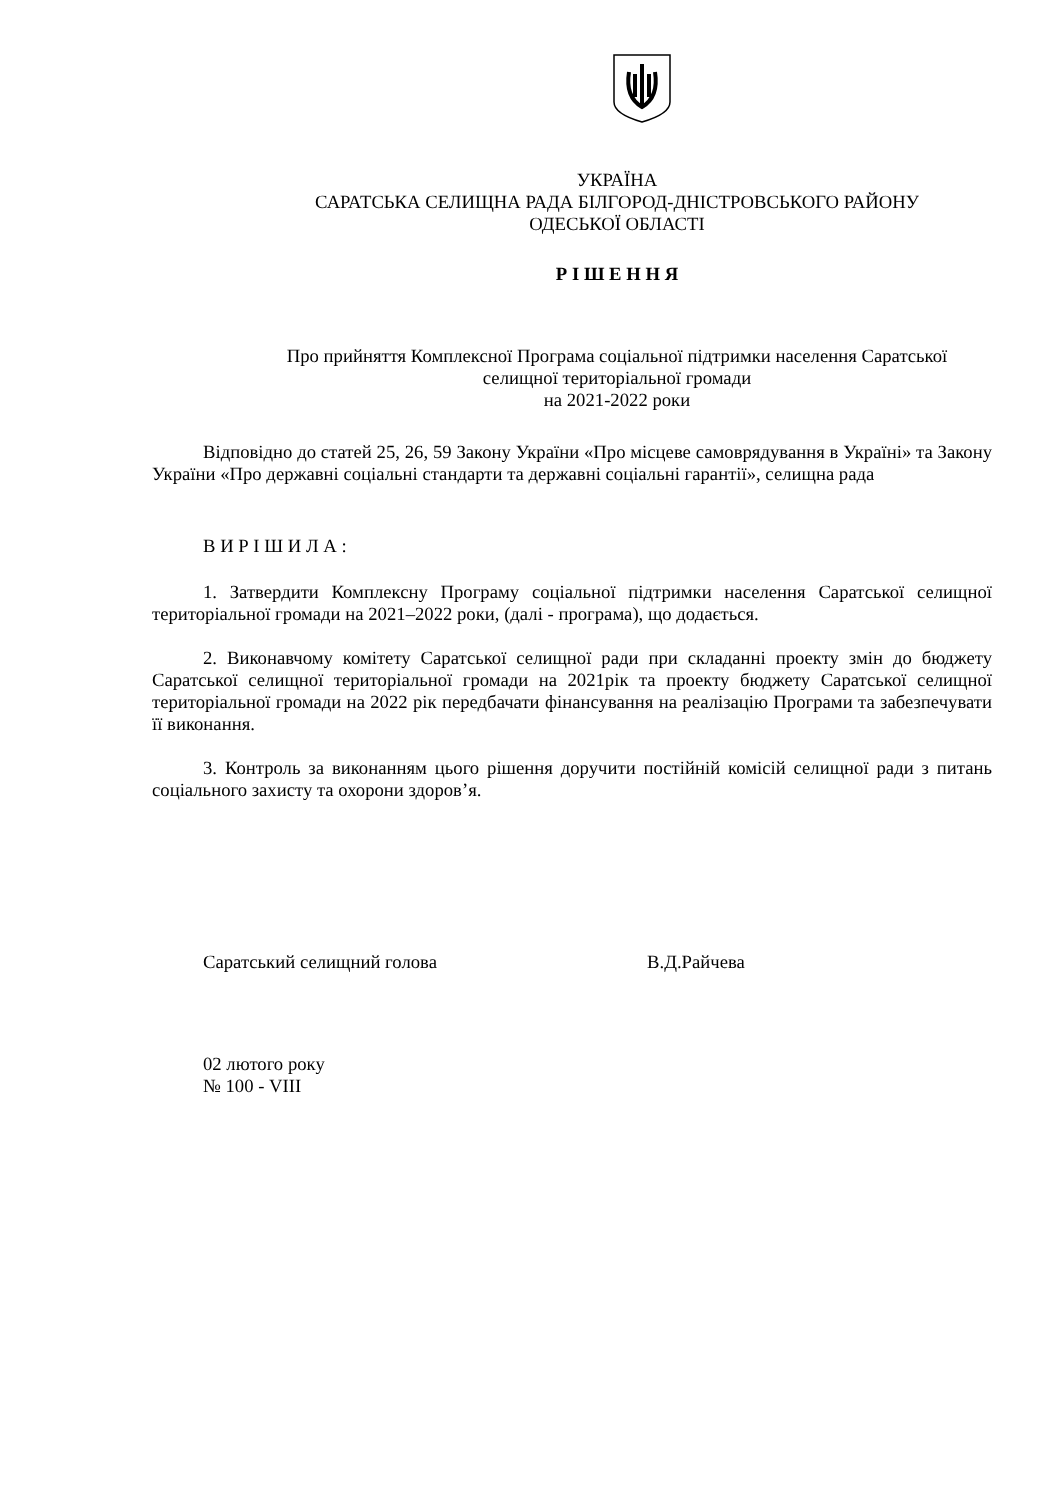УКРАЇНА
САРАТСЬКА СЕЛИЩНА РАДА БІЛГОРОД-ДНІСТРОВСЬКОГО РАЙОНУ
ОДЕСЬКОЇ ОБЛАСТІ
Р І Ш Е Н Н Я
Про прийняття Комплексної Програма соціальної підтримки населення Саратської
селищної територіальної громади
на 2021-2022 роки
Відповідно до статей 25, 26, 59 Закону України «Про місцеве самоврядування в Україні» та Закону України «Про державні соціальні стандарти та державні соціальні гарантії», селищна рада
В И Р І Ш И Л А :
1. Затвердити Комплексну Програму соціальної підтримки населення Саратської селищної територіальної громади на 2021–2022 роки, (далі - програма), що додається.
2. Виконавчому комітету Саратської селищної ради при складанні проекту змін до бюджету Саратської селищної територіальної громади на 2021рік та проекту бюджету Саратської селищної територіальної громади на 2022 рік передбачати фінансування на реалізацію Програми та забезпечувати її виконання.
3. Контроль за виконанням цього рішення доручити постійній комісій селищної ради з питань соціального захисту та охорони здоров’я.
Саратський селищний голова В.Д.Райчева
02 лютого року
№ 100 - VIII